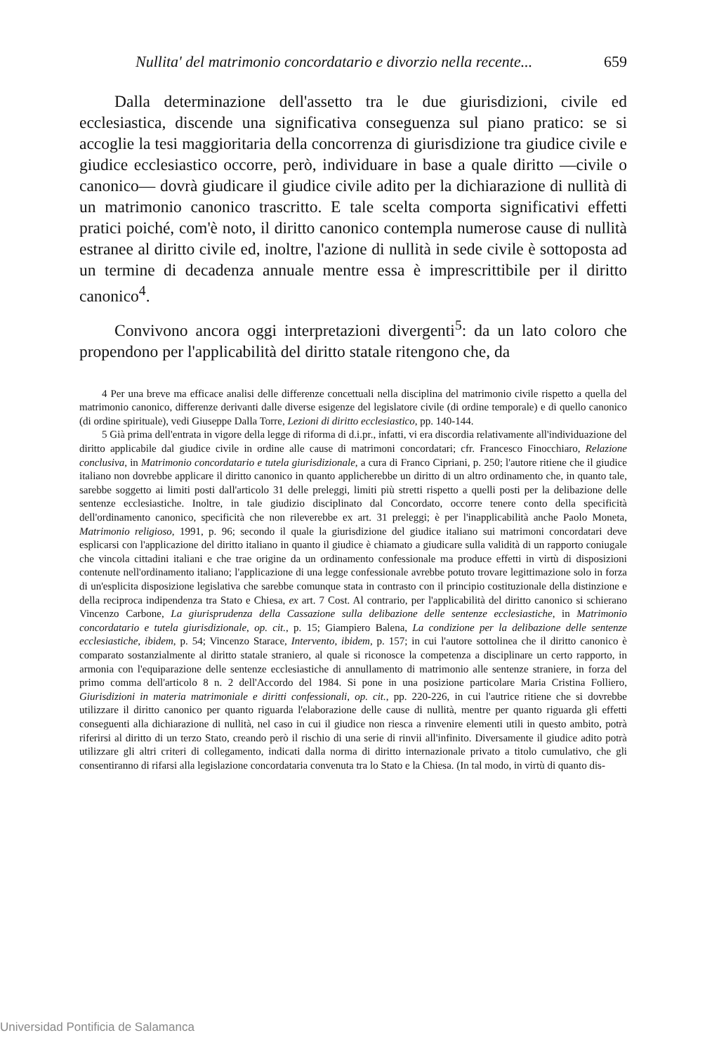Nullita' del matrimonio concordatario e divorzio nella recente... 659
Dalla determinazione dell'assetto tra le due giurisdizioni, civile ed ecclesiastica, discende una significativa conseguenza sul piano pratico: se si accoglie la tesi maggioritaria della concorrenza di giurisdizione tra giudice civile e giudice ecclesiastico occorre, però, individuare in base a quale diritto —civile o canonico— dovrà giudicare il giudice civile adito per la dichiarazione di nullità di un matrimonio canonico trascritto. E tale scelta comporta significativi effetti pratici poiché, com'è noto, il diritto canonico contempla numerose cause di nullità estranee al diritto civile ed, inoltre, l'azione di nullità in sede civile è sottoposta ad un termine di decadenza annuale mentre essa è imprescrittibile per il diritto canonico<sup>4</sup>.
Convivono ancora oggi interpretazioni divergenti<sup>5</sup>: da un lato coloro che propendono per l'applicabilità del diritto statale ritengono che, da
4 Per una breve ma efficace analisi delle differenze concettuali nella disciplina del matrimonio civile rispetto a quella del matrimonio canonico, differenze derivanti dalle diverse esigenze del legislatore civile (di ordine temporale) e di quello canonico (di ordine spirituale), vedi Giuseppe Dalla Torre, Lezioni di diritto ecclesiastico, pp. 140-144.
5 Già prima dell'entrata in vigore della legge di riforma di d.i.pr., infatti, vi era discordia relativamente all'individuazione del diritto applicabile dal giudice civile in ordine alle cause di matrimoni concordatari; cfr. Francesco Finocchiaro, Relazione conclusiva, in Matrimonio concordatario e tutela giurisdizionale, a cura di Franco Cipriani, p. 250; l'autore ritiene che il giudice italiano non dovrebbe applicare il diritto canonico in quanto applicherebbe un diritto di un altro ordinamento che, in quanto tale, sarebbe soggetto ai limiti posti dall'articolo 31 delle preleggi, limiti più stretti rispetto a quelli posti per la delibazione delle sentenze ecclesiastiche. Inoltre, in tale giudizio disciplinato dal Concordato, occorre tenere conto della specificità dell'ordinamento canonico, specificità che non rileverebbe ex art. 31 preleggi; è per l'inapplicabilità anche Paolo Moneta, Matrimonio religioso, 1991, p. 96; secondo il quale la giurisdizione del giudice italiano sui matrimoni concordatari deve esplicarsi con l'applicazione del diritto italiano in quanto il giudice è chiamato a giudicare sulla validità di un rapporto coniugale che vincola cittadini italiani e che trae origine da un ordinamento confessionale ma produce effetti in virtù di disposizioni contenute nell'ordinamento italiano; l'applicazione di una legge confessionale avrebbe potuto trovare legittimazione solo in forza di un'esplicita disposizione legislativa che sarebbe comunque stata in contrasto con il principio costituzionale della distinzione e della reciproca indipendenza tra Stato e Chiesa, ex art. 7 Cost. Al contrario, per l'applicabilità del diritto canonico si schierano Vincenzo Carbone, La giurisprudenza della Cassazione sulla delibazione delle sentenze ecclesiastiche, in Matrimonio concordatario e tutela giurisdizionale, op. cit., p. 15; Giampiero Balena, La condizione per la delibazione delle sentenze ecclesiastiche, ibidem, p. 54; Vincenzo Starace, Intervento, ibidem, p. 157; in cui l'autore sottolinea che il diritto canonico è comparato sostanzialmente al diritto statale straniero, al quale si riconosce la competenza a disciplinare un certo rapporto, in armonia con l'equiparazione delle sentenze ecclesiastiche di annullamento di matrimonio alle sentenze straniere, in forza del primo comma dell'articolo 8 n. 2 dell'Accordo del 1984. Si pone in una posizione particolare Maria Cristina Folliero, Giurisdizioni in materia matrimoniale e diritti confessionali, op. cit., pp. 220-226, in cui l'autrice ritiene che si dovrebbe utilizzare il diritto canonico per quanto riguarda l'elaborazione delle cause di nullità, mentre per quanto riguarda gli effetti conseguenti alla dichiarazione di nullità, nel caso in cui il giudice non riesca a rinvenire elementi utili in questo ambito, potrà riferirsi al diritto di un terzo Stato, creando però il rischio di una serie di rinvii all'infinito. Diversamente il giudice adito potrà utilizzare gli altri criteri di collegamento, indicati dalla norma di diritto internazionale privato a titolo cumulativo, che gli consentiranno di rifarsi alla legislazione concordataria convenuta tra lo Stato e la Chiesa. (In tal modo, in virtù di quanto dis-
Universidad Pontificia de Salamanca